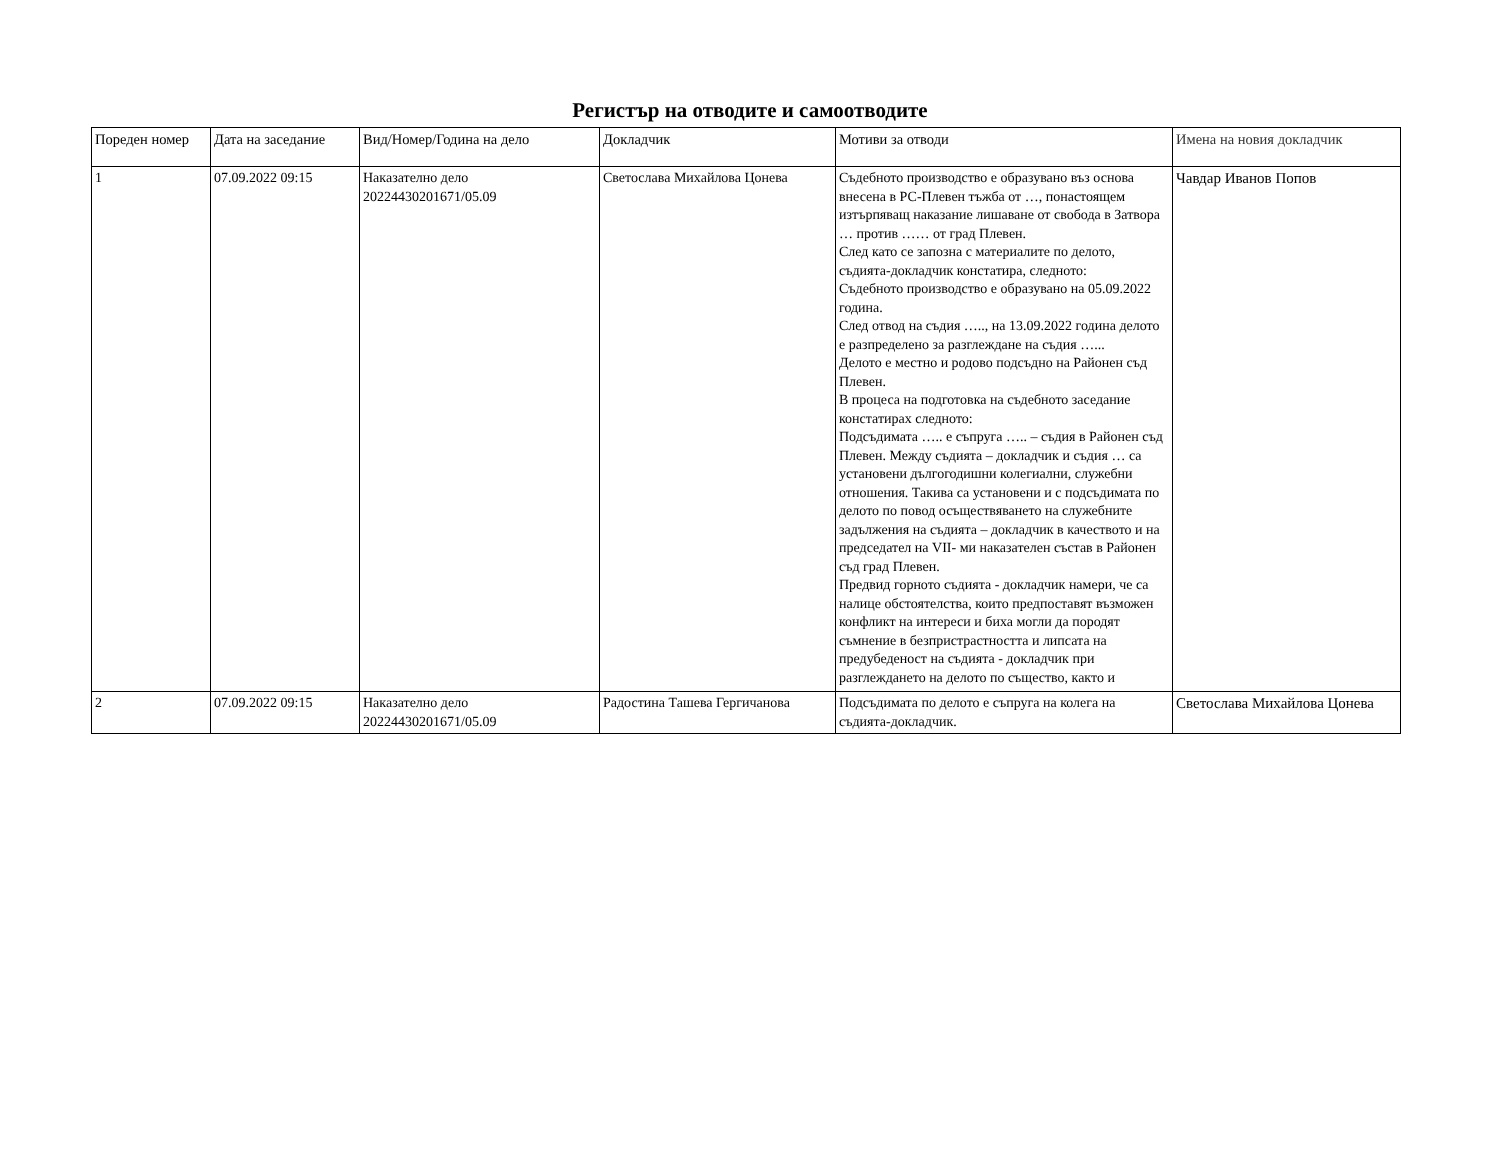Регистър на отводите и самоотводите
| Пореден номер | Дата на заседание | Вид/Номер/Година на дело | Докладчик | Мотиви за отводи | Имена на новия докладчик |
| 1 | 07.09.2022 09:15 | Наказателно дело 20224430201671/05.09 | Светослава Михайлова Цонева | Съдебното производство е образувано въз основа внесена в РС-Плевен тъжба от …, понастоящем изтърпяващ наказание лишаване от свобода в Затвора … против …… от град Плевен. След като се запозна с материалите по делото, съдията-докладчик констатира, следното: Съдебното производство е образувано на 05.09.2022 година. След отвод на съдия ….., на 13.09.2022 година делото е разпределено за разглеждане на съдия …... Делото е местно и родово подсъдно на Районен съд Плевен. В процеса на подготовка на съдебното заседание констатирах следното: Подсъдимата ….. е съпруга ….. – съдия в Районен съд Плевен. Между съдията – докладчик и съдия … са установени дългогодишни колегиални, служебни отношения. Такива са установени и с подсъдимата по делото по повод осъществяването на служебните задължения на съдията – докладчик в качеството и на председател на VII- ми наказателен състав в Районен съд град Плевен. Предвид горното съдията - докладчик намери, че са налице обстоятелства, които предпоставят възможен конфликт на интереси и биха могли да породят съмнение в безпристрастността и липсата на предубеденост на съдията - докладчик при разглеждането на делото по същество, както и | Чавдар Иванов Попов |
| 2 | 07.09.2022 09:15 | Наказателно дело 20224430201671/05.09 | Радостина Ташева Гергичанова | Подсъдимата по делото е съпруга на колега на съдията-докладчик. | Светослава Михайлова Цонева |